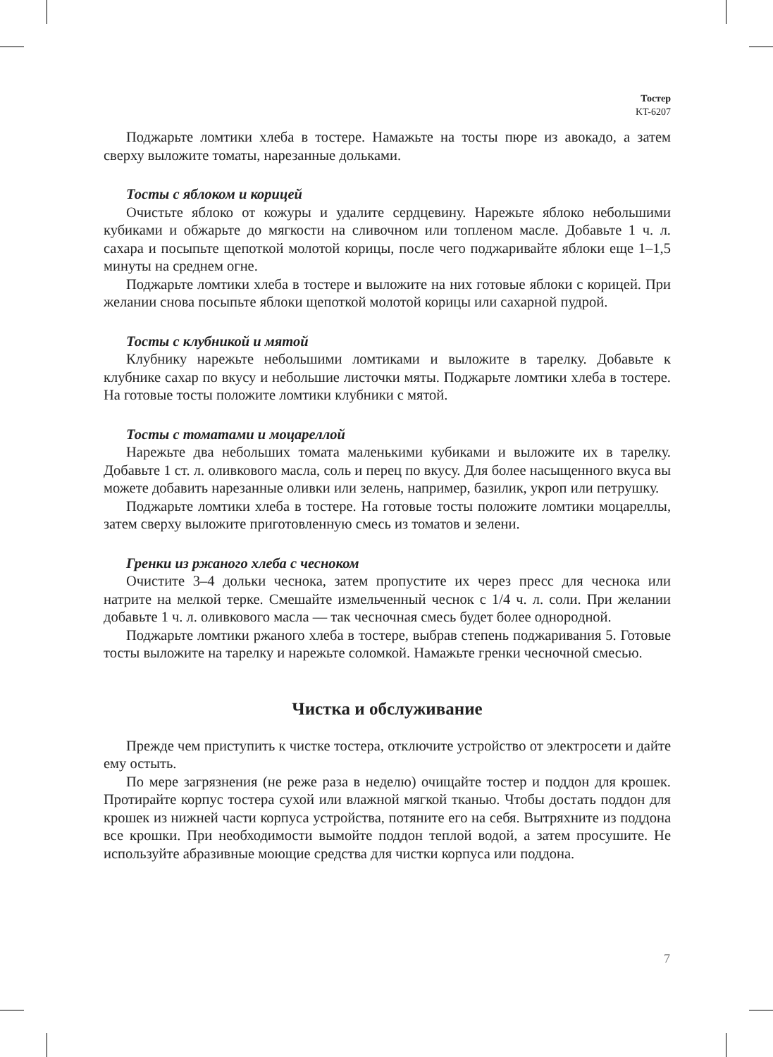Тостер
KT-6207
Поджарьте ломтики хлеба в тостере. Намажьте на тосты пюре из авокадо, а затем сверху выложите томаты, нарезанные дольками.
Тосты с яблоком и корицей
Очистьте яблоко от кожуры и удалите сердцевину. Нарежьте яблоко небольшими кубиками и обжарьте до мягкости на сливочном или топленом масле. Добавьте 1 ч. л. сахара и посыпьте щепоткой молотой корицы, после чего поджаривайте яблоки еще 1–1,5 минуты на среднем огне.
Поджарьте ломтики хлеба в тостере и выложите на них готовые яблоки с корицей. При желании снова посыпьте яблоки щепоткой молотой корицы или сахарной пудрой.
Тосты с клубникой и мятой
Клубнику нарежьте небольшими ломтиками и выложите в тарелку. Добавьте к клубнике сахар по вкусу и небольшие листочки мяты. Поджарьте ломтики хлеба в тостере. На готовые тосты положите ломтики клубники с мятой.
Тосты с томатами и моцареллой
Нарежьте два небольших томата маленькими кубиками и выложите их в тарелку. Добавьте 1 ст. л. оливкового масла, соль и перец по вкусу. Для более насыщенного вкуса вы можете добавить нарезанные оливки или зелень, например, базилик, укроп или петрушку.
Поджарьте ломтики хлеба в тостере. На готовые тосты положите ломтики моцареллы, затем сверху выложите приготовленную смесь из томатов и зелени.
Гренки из ржаного хлеба с чесноком
Очистите 3–4 дольки чеснока, затем пропустите их через пресс для чеснока или натрите на мелкой терке. Смешайте измельченный чеснок с 1/4 ч. л. соли. При желании добавьте 1 ч. л. оливкового масла — так чесночная смесь будет более однородной.
Поджарьте ломтики ржаного хлеба в тостере, выбрав степень поджаривания 5. Готовые тосты выложите на тарелку и нарежьте соломкой. Намажьте гренки чесночной смесью.
Чистка и обслуживание
Прежде чем приступить к чистке тостера, отключите устройство от электросети и дайте ему остыть.
По мере загрязнения (не реже раза в неделю) очищайте тостер и поддон для крошек. Протирайте корпус тостера сухой или влажной мягкой тканью. Чтобы достать поддон для крошек из нижней части корпуса устройства, потяните его на себя. Вытряхните из поддона все крошки. При необходимости вымойте поддон теплой водой, а затем просушите. Не используйте абразивные моющие средства для чистки корпуса или поддона.
7